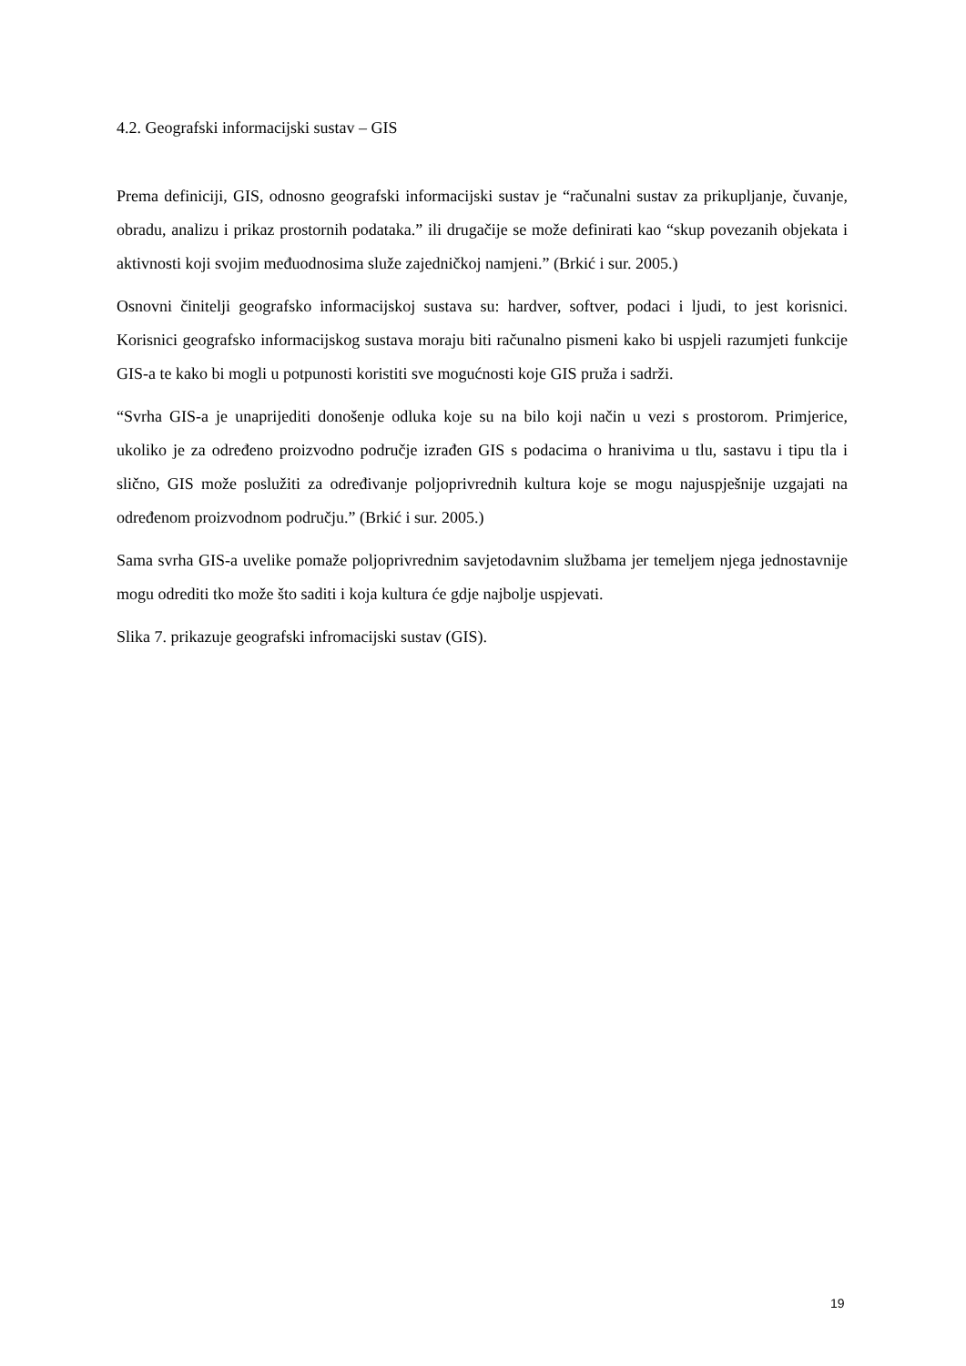4.2. Geografski informacijski sustav – GIS
Prema definiciji, GIS, odnosno geografski informacijski sustav je “računalni sustav za prikupljanje, čuvanje, obradu, analizu i prikaz prostornih podataka.” ili drugačije se može definirati kao “skup povezanih objekata i aktivnosti koji svojim međuodnosima služe zajedničkoj namjeni.” (Brkić i sur. 2005.)
Osnovni činitelji geografsko informacijskoj sustava su: hardver, softver, podaci i ljudi, to jest korisnici. Korisnici geografsko informacijskog sustava moraju biti računalno pismeni kako bi uspjeli razumjeti funkcije GIS-a te kako bi mogli u potpunosti koristiti sve mogućnosti koje GIS pruža i sadrži.
“Svrha GIS-a je unaprijediti donošenje odluka koje su na bilo koji način u vezi s prostorom. Primjerice, ukoliko je za određeno proizvodno područje izrađen GIS s podacima o hranivima u tlu, sastavu i tipu tla i slično, GIS može poslužiti za određivanje poljoprivrednih kultura koje se mogu najuspješnije uzgajati na određenom proizvodnom području.” (Brkić i sur. 2005.)
Sama svrha GIS-a uvelike pomaže poljoprivrednim savjetodavnim službama jer temeljem njega jednostavnije mogu odrediti tko može što saditi i koja kultura će gdje najbolje uspjevati.
Slika 7. prikazuje geografski infromacijski sustav (GIS).
19